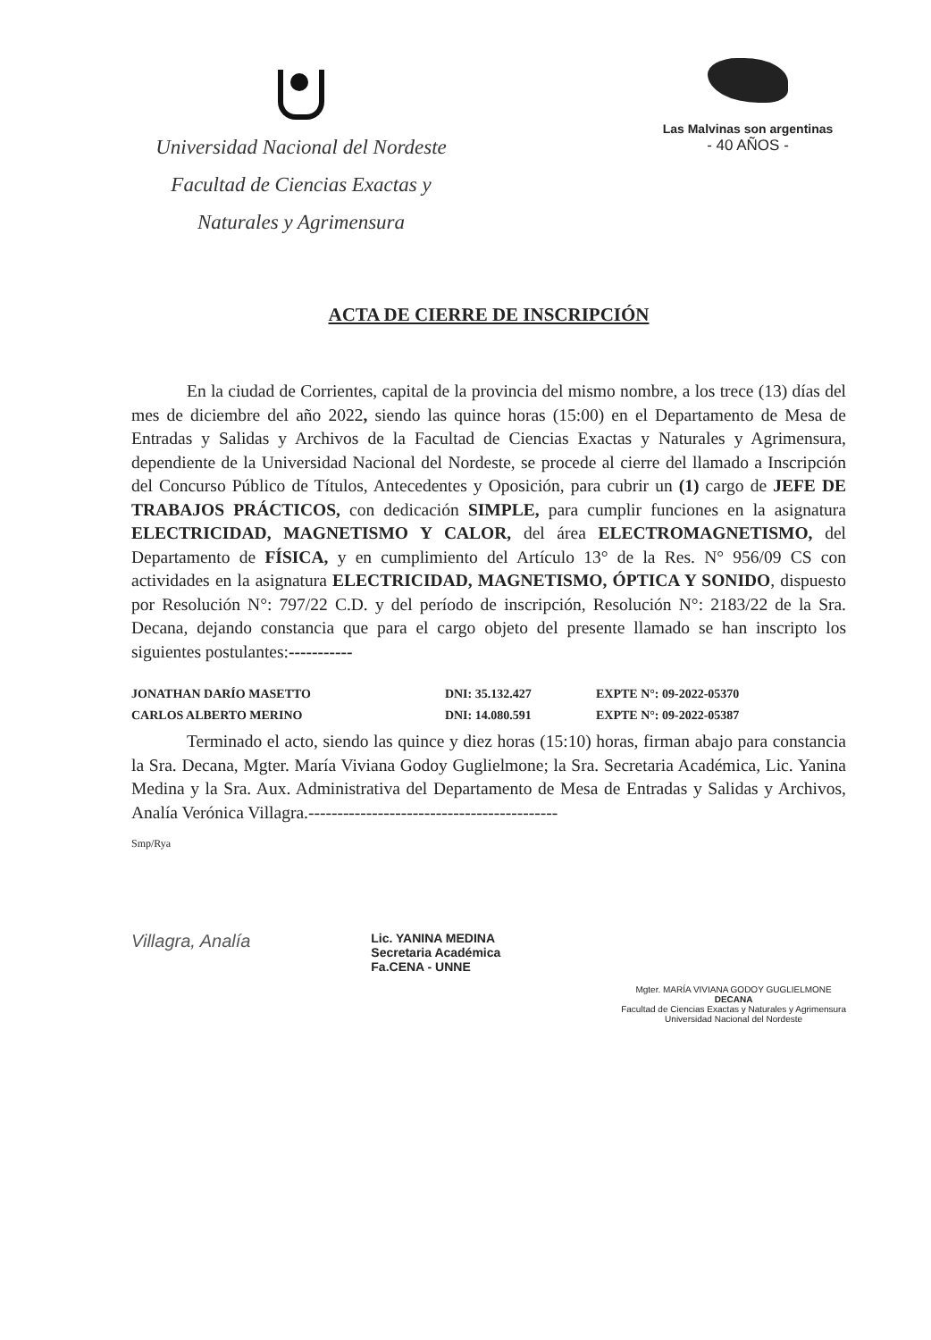Universidad Nacional del Nordeste
Facultad de Ciencias Exactas y
Naturales y Agrimensura
Las Malvinas son argentinas
- 40 AÑOS -
ACTA DE CIERRE DE INSCRIPCIÓN
En la ciudad de Corrientes, capital de la provincia del mismo nombre, a los trece (13) días del mes de diciembre del año 2022, siendo las quince horas (15:00) en el Departamento de Mesa de Entradas y Salidas y Archivos de la Facultad de Ciencias Exactas y Naturales y Agrimensura, dependiente de la Universidad Nacional del Nordeste, se procede al cierre del llamado a Inscripción del Concurso Público de Títulos, Antecedentes y Oposición, para cubrir un (1) cargo de JEFE DE TRABAJOS PRÁCTICOS, con dedicación SIMPLE, para cumplir funciones en la asignatura ELECTRICIDAD, MAGNETISMO Y CALOR, del área ELECTROMAGNETISMO, del Departamento de FÍSICA, y en cumplimiento del Artículo 13° de la Res. N° 956/09 CS con actividades en la asignatura ELECTRICIDAD, MAGNETISMO, ÓPTICA Y SONIDO, dispuesto por Resolución N°: 797/22 C.D. y del período de inscripción, Resolución N°: 2183/22 de la Sra. Decana, dejando constancia que para el cargo objeto del presente llamado se han inscripto los siguientes postulantes:-----------
| JONATHAN DARÍO MASETTO | DNI: 35.132.427 | EXPTE N°: 09-2022-05370 |
| CARLOS ALBERTO MERINO | DNI: 14.080.591 | EXPTE N°: 09-2022-05387 |
Terminado el acto, siendo las quince y diez horas (15:10) horas, firman abajo para constancia la Sra. Decana, Mgter. María Viviana Godoy Guglielmone; la Sra. Secretaria Académica, Lic. Yanina Medina y la Sra. Aux. Administrativa del Departamento de Mesa de Entradas y Salidas y Archivos, Analía Verónica Villagra.-------------------------------------------
Smp/Rya
Villagra, Analía
Lic. YANINA MEDINA
Secretaria Académica
Fa.CENA - UNNE
Mgter. MARÍA VIVIANA GODOY GUGLIELMONE
DECANA
Facultad de Ciencias Exactas y Naturales y Agrimensura
Universidad Nacional del Nordeste